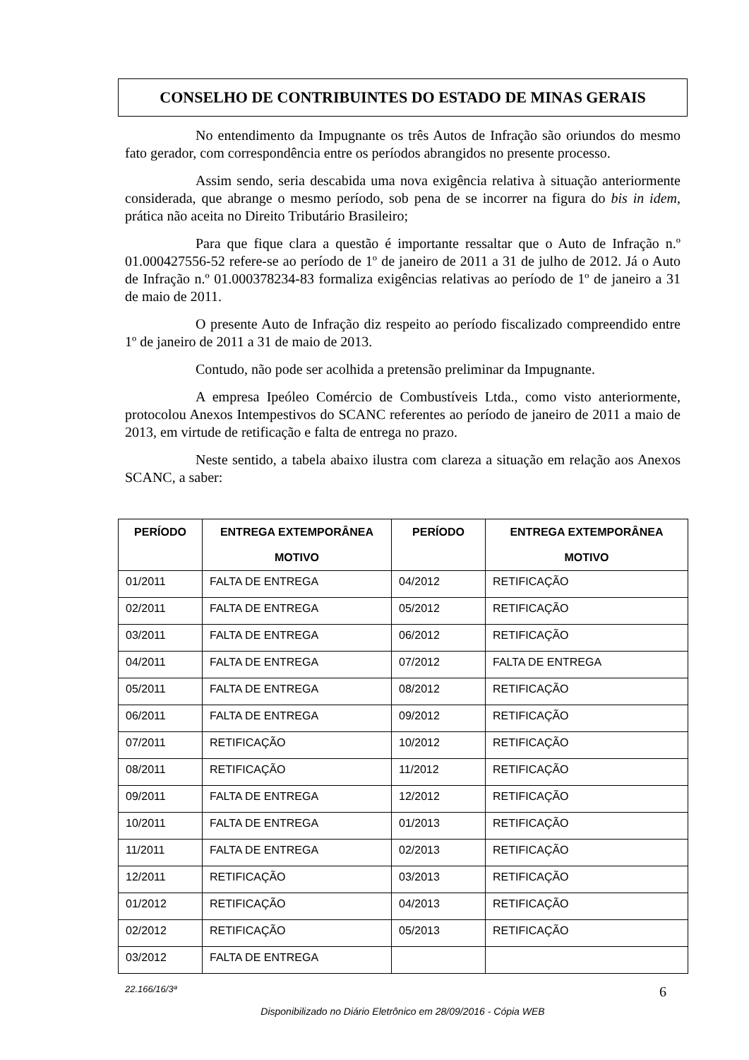CONSELHO DE CONTRIBUINTES DO ESTADO DE MINAS GERAIS
No entendimento da Impugnante os três Autos de Infração são oriundos do mesmo fato gerador, com correspondência entre os períodos abrangidos no presente processo.
Assim sendo, seria descabida uma nova exigência relativa à situação anteriormente considerada, que abrange o mesmo período, sob pena de se incorrer na figura do bis in idem, prática não aceita no Direito Tributário Brasileiro;
Para que fique clara a questão é importante ressaltar que o Auto de Infração n.º 01.000427556-52 refere-se ao período de 1º de janeiro de 2011 a 31 de julho de 2012. Já o Auto de Infração n.º 01.000378234-83 formaliza exigências relativas ao período de 1º de janeiro a 31 de maio de 2011.
O presente Auto de Infração diz respeito ao período fiscalizado compreendido entre 1º de janeiro de 2011 a 31 de maio de 2013.
Contudo, não pode ser acolhida a pretensão preliminar da Impugnante.
A empresa Ipeóleo Comércio de Combustíveis Ltda., como visto anteriormente, protocolou Anexos Intempestivos do SCANC referentes ao período de janeiro de 2011 a maio de 2013, em virtude de retificação e falta de entrega no prazo.
Neste sentido, a tabela abaixo ilustra com clareza a situação em relação aos Anexos SCANC, a saber:
| PERÍODO | ENTREGA EXTEMPORÂNEA MOTIVO | PERÍODO | ENTREGA EXTEMPORÂNEA MOTIVO |
| --- | --- | --- | --- |
| 01/2011 | FALTA DE ENTREGA | 04/2012 | RETIFICAÇÃO |
| 02/2011 | FALTA DE ENTREGA | 05/2012 | RETIFICAÇÃO |
| 03/2011 | FALTA DE ENTREGA | 06/2012 | RETIFICAÇÃO |
| 04/2011 | FALTA DE ENTREGA | 07/2012 | FALTA DE ENTREGA |
| 05/2011 | FALTA DE ENTREGA | 08/2012 | RETIFICAÇÃO |
| 06/2011 | FALTA DE ENTREGA | 09/2012 | RETIFICAÇÃO |
| 07/2011 | RETIFICAÇÃO | 10/2012 | RETIFICAÇÃO |
| 08/2011 | RETIFICAÇÃO | 11/2012 | RETIFICAÇÃO |
| 09/2011 | FALTA DE ENTREGA | 12/2012 | RETIFICAÇÃO |
| 10/2011 | FALTA DE ENTREGA | 01/2013 | RETIFICAÇÃO |
| 11/2011 | FALTA DE ENTREGA | 02/2013 | RETIFICAÇÃO |
| 12/2011 | RETIFICAÇÃO | 03/2013 | RETIFICAÇÃO |
| 01/2012 | RETIFICAÇÃO | 04/2013 | RETIFICAÇÃO |
| 02/2012 | RETIFICAÇÃO | 05/2013 | RETIFICAÇÃO |
| 03/2012 | FALTA DE ENTREGA | | |
22.166/16/3ª 6
Disponibilizado no Diário Eletrônico em 28/09/2016 - Cópia WEB